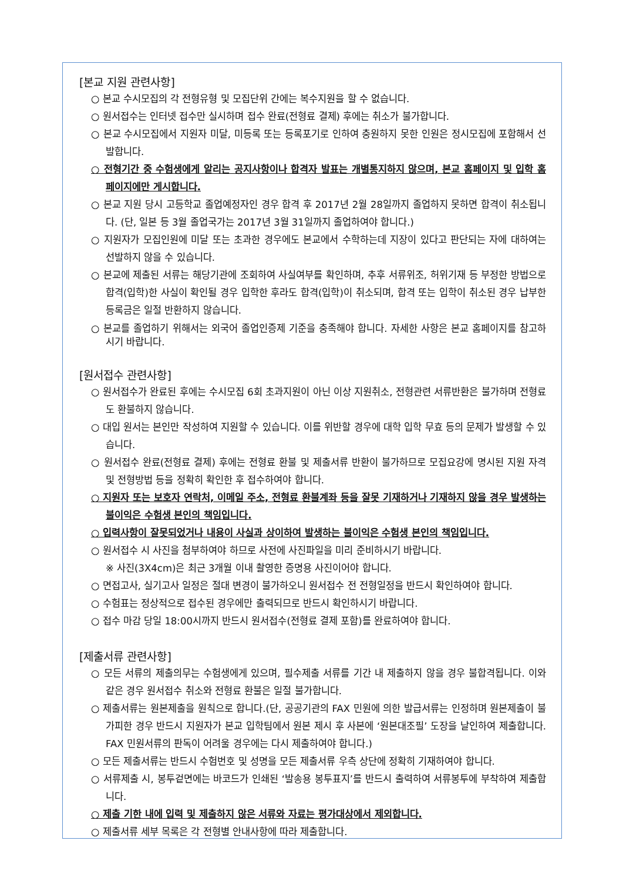[본교 지원 관련사항]
○ 본교 수시모집의 각 전형유형 및 모집단위 간에는 복수지원을 할 수 없습니다.
○ 원서접수는 인터넷 접수만 실시하며 접수 완료(전형료 결제) 후에는 취소가 불가합니다.
○ 본교 수시모집에서 지원자 미달, 미등록 또는 등록포기로 인하여 충원하지 못한 인원은 정시모집에 포함해서 선발합니다.
○ 전형기간 중 수험생에게 알리는 공지사항이나 합격자 발표는 개별통지하지 않으며, 본교 홈페이지 및 입학 홈페이지에만 게시합니다.
○ 본교 지원 당시 고등학교 졸업예정자인 경우 합격 후 2017년 2월 28일까지 졸업하지 못하면 합격이 취소됩니다. (단, 일본 등 3월 졸업국가는 2017년 3월 31일까지 졸업하여야 합니다.)
○ 지원자가 모집인원에 미달 또는 초과한 경우에도 본교에서 수학하는데 지장이 있다고 판단되는 자에 대하여는 선발하지 않을 수 있습니다.
○ 본교에 제출된 서류는 해당기관에 조회하여 사실여부를 확인하며, 추후 서류위조, 허위기재 등 부정한 방법으로 합격(입학)한 사실이 확인될 경우 입학한 후라도 합격(입학)이 취소되며, 합격 또는 입학이 취소된 경우 납부한 등록금은 일절 반환하지 않습니다.
○ 본교를 졸업하기 위해서는 외국어 졸업인증제 기준을 충족해야 합니다. 자세한 사항은 본교 홈페이지를 참고하시기 바랍니다.
[원서접수 관련사항]
○ 원서접수가 완료된 후에는 수시모집 6회 초과지원이 아닌 이상 지원취소, 전형관련 서류반환은 불가하며 전형료도 환불하지 않습니다.
○ 대입 원서는 본인만 작성하여 지원할 수 있습니다. 이를 위반할 경우에 대학 입학 무효 등의 문제가 발생할 수 있습니다.
○ 원서접수 완료(전형료 결제) 후에는 전형료 환불 및 제출서류 반환이 불가하므로 모집요강에 명시된 지원 자격 및 전형방법 등을 정확히 확인한 후 접수하여야 합니다.
○ 지원자 또는 보호자 연락처, 이메일 주소, 전형료 환불계좌 등을 잘못 기재하거나 기재하지 않을 경우 발생하는 불이익은 수험생 본인의 책임입니다.
○ 입력사항이 잘못되었거나 내용이 사실과 상이하여 발생하는 불이익은 수험생 본인의 책임입니다.
○ 원서접수 시 사진을 첨부하여야 하므로 사전에 사진파일을 미리 준비하시기 바랍니다.
※ 사진(3X4cm)은 최근 3개월 이내 촬영한 증명용 사진이어야 합니다.
○ 면접고사, 실기고사 일정은 절대 변경이 불가하오니 원서접수 전 전형일정을 반드시 확인하여야 합니다.
○ 수험표는 정상적으로 접수된 경우에만 출력되므로 반드시 확인하시기 바랍니다.
○ 접수 마감 당일 18:00시까지 반드시 원서접수(전형료 결제 포함)를 완료하여야 합니다.
[제출서류 관련사항]
○ 모든 서류의 제출의무는 수험생에게 있으며, 필수제출 서류를 기간 내 제출하지 않을 경우 불합격됩니다. 이와 같은 경우 원서접수 취소와 전형료 환불은 일절 불가합니다.
○ 제출서류는 원본제출을 원칙으로 합니다.(단, 공공기관의 FAX 민원에 의한 발급서류는 인정하며 원본제출이 불가피한 경우 반드시 지원자가 본교 입학팀에서 원본 제시 후 사본에 ‘원본대조필’ 도장을 날인하여 제출합니다. FAX 민원서류의 판독이 어려울 경우에는 다시 제출하여야 합니다.)
○ 모든 제출서류는 반드시 수험번호 및 성명을 모든 제출서류 우측 상단에 정확히 기재하여야 합니다.
○ 서류제출 시, 봉투겉면에는 바코드가 인쇄된 ‘발송용 봉투표지’를 반드시 출력하여 서류봉투에 부착하여 제출합니다.
○ 제출 기한 내에 입력 및 제출하지 않은 서류와 자료는 평가대상에서 제외합니다.
○ 제출서류 세부 목록은 각 전형별 안내사항에 따라 제출합니다.